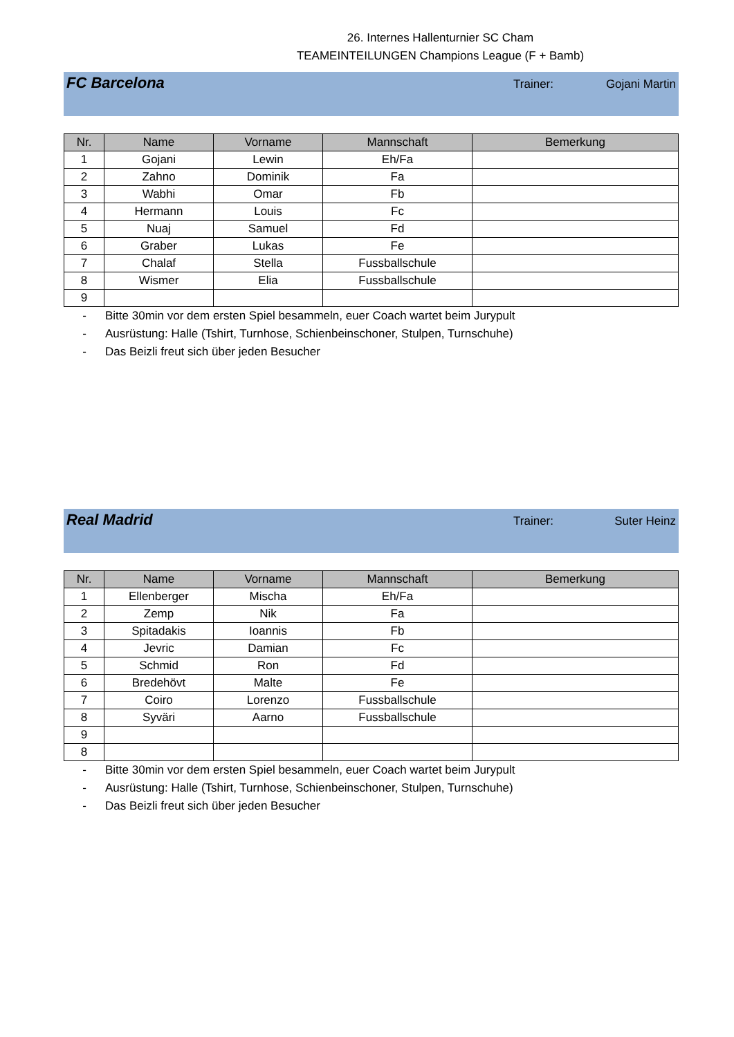26. Internes Hallenturnier SC Cham
TEAMEINTEILUNGEN Champions League (F + Bamb)
FC Barcelona
Trainer: Gojani Martin
| Nr. | Name | Vorname | Mannschaft | Bemerkung |
| --- | --- | --- | --- | --- |
| 1 | Gojani | Lewin | Eh/Fa | |
| 2 | Zahno | Dominik | Fa | |
| 3 | Wabhi | Omar | Fb | |
| 4 | Hermann | Louis | Fc | |
| 5 | Nuaj | Samuel | Fd | |
| 6 | Graber | Lukas | Fe | |
| 7 | Chalaf | Stella | Fussballschule | |
| 8 | Wismer | Elia | Fussballschule | |
| 9 | | | | |
- Bitte 30min vor dem ersten Spiel besammeln, euer Coach wartet beim Jurypult
- Ausrüstung: Halle (Tshirt, Turnhose, Schienbeinschoner, Stulpen, Turnschuhe)
- Das Beizli freut sich über jeden Besucher
Real Madrid
Trainer: Suter Heinz
| Nr. | Name | Vorname | Mannschaft | Bemerkung |
| --- | --- | --- | --- | --- |
| 1 | Ellenberger | Mischa | Eh/Fa | |
| 2 | Zemp | Nik | Fa | |
| 3 | Spitadakis | Ioannis | Fb | |
| 4 | Jevric | Damian | Fc | |
| 5 | Schmid | Ron | Fd | |
| 6 | Bredehövt | Malte | Fe | |
| 7 | Coiro | Lorenzo | Fussballschule | |
| 8 | Syväri | Aarno | Fussballschule | |
| 9 | | | | |
| 8 | | | | |
- Bitte 30min vor dem ersten Spiel besammeln, euer Coach wartet beim Jurypult
- Ausrüstung: Halle (Tshirt, Turnhose, Schienbeinschoner, Stulpen, Turnschuhe)
- Das Beizli freut sich über jeden Besucher